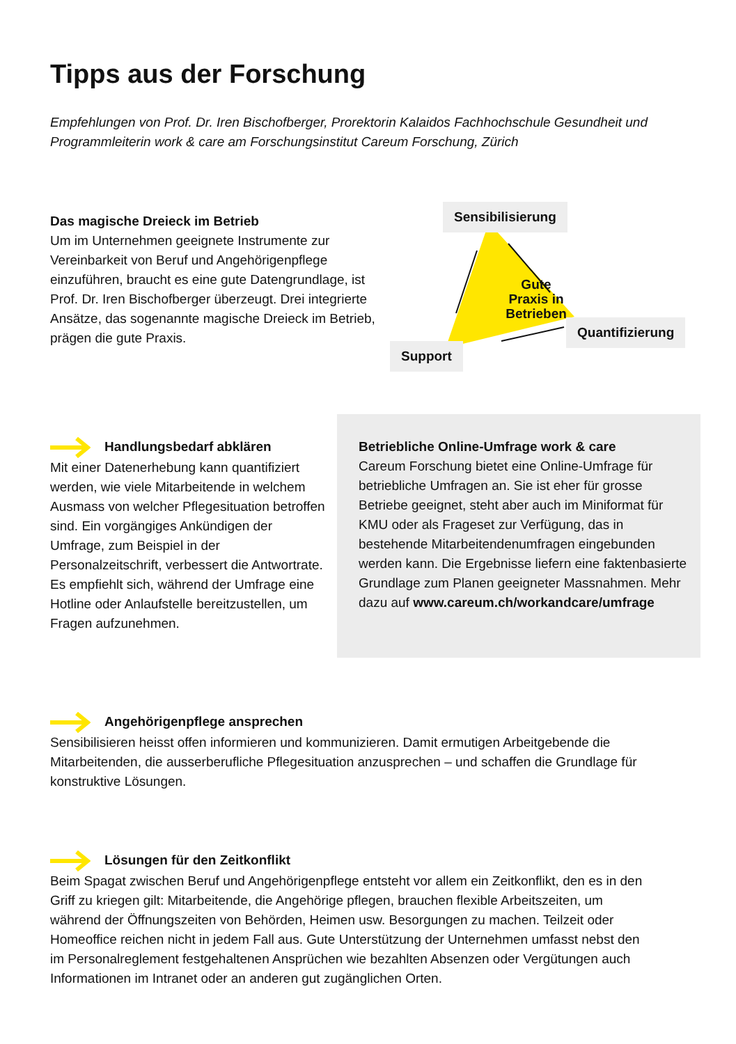Tipps aus der Forschung
Empfehlungen von Prof. Dr. Iren Bischofberger, Prorektorin Kalaidos Fachhochschule Gesundheit und Programmleiterin work & care am Forschungsinstitut Careum Forschung, Zürich
Das magische Dreieck im Betrieb
Um im Unternehmen geeignete Instrumente zur Vereinbarkeit von Beruf und Angehörigenpflege einzuführen, braucht es eine gute Datengrundlage, ist Prof. Dr. Iren Bischofberger überzeugt. Drei integrierte Ansätze, das sogenannte magische Dreieck im Betrieb, prägen die gute Praxis.
Gute
Praxis in
Betrieben
Sensibilisierung
Quantifizierung
Support
Handlungsbedarf abklären
Mit einer Datenerhebung kann quantifiziert werden, wie viele Mitarbeitende in welchem Ausmass von welcher Pflegesituation betroffen sind. Ein vorgängiges Ankündigen der Umfrage, zum Beispiel in der Personalzeitschrift, verbessert die Antwortrate. Es empfiehlt sich, während der Umfrage eine Hotline oder Anlaufstelle bereitzustellen, um Fragen aufzunehmen.
Betriebliche Online-Umfrage work & care
Careum Forschung bietet eine Online-Umfrage für betriebliche Umfragen an. Sie ist eher für grosse Betriebe geeignet, steht aber auch im Miniformat für KMU oder als Frageset zur Verfügung, das in bestehende Mitarbeitendenumfragen eingebunden werden kann. Die Ergebnisse liefern eine faktenbasierte Grundlage zum Planen geeigneter Massnahmen. Mehr dazu auf www.careum.ch/workandcare/umfrage
Angehörigenpflege ansprechen
Sensibilisieren heisst offen informieren und kommunizieren. Damit ermutigen Arbeitgebende die Mitarbeitenden, die ausserberufliche Pflegesituation anzusprechen – und schaffen die Grundlage für konstruktive Lösungen.
Lösungen für den Zeitkonflikt
Beim Spagat zwischen Beruf und Angehörigenpflege entsteht vor allem ein Zeitkonflikt, den es in den Griff zu kriegen gilt: Mitarbeitende, die Angehörige pflegen, brauchen flexible Arbeitszeiten, um während der Öffnungszeiten von Behörden, Heimen usw. Besorgungen zu machen. Teilzeit oder Homeoffice reichen nicht in jedem Fall aus. Gute Unterstützung der Unternehmen umfasst nebst den im Personalreglement festgehaltenen Ansprüchen wie bezahlten Absenzen oder Vergütungen auch Informationen im Intranet oder an anderen gut zugänglichen Orten.